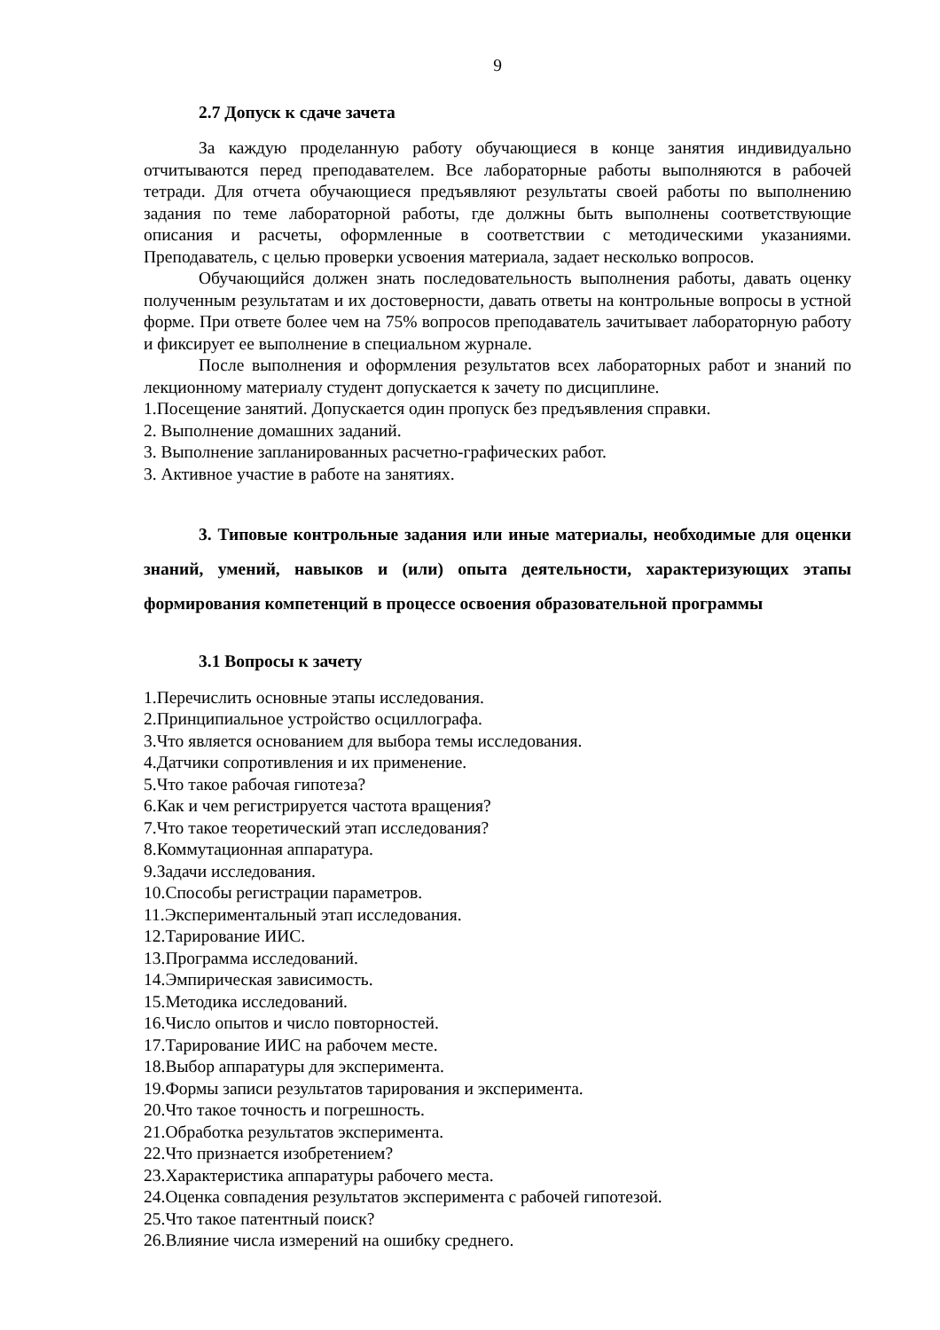9
2.7 Допуск к сдаче зачета
За каждую проделанную работу обучающиеся в конце занятия индивидуально отчитываются перед преподавателем. Все лабораторные работы выполняются в рабочей тетради. Для отчета обучающиеся предъявляют результаты своей работы по выполнению задания по теме лабораторной работы, где должны быть выполнены соответствующие описания и расчеты, оформленные в соответствии с методическими указаниями. Преподаватель, с целью проверки усвоения материала, задает несколько вопросов.
Обучающийся должен знать последовательность выполнения работы, давать оценку полученным результатам и их достоверности, давать ответы на контрольные вопросы в устной форме. При ответе более чем на 75% вопросов преподаватель зачитывает лабораторную работу и фиксирует ее выполнение в специальном журнале.
После выполнения и оформления результатов всех лабораторных работ и знаний по лекционному материалу студент допускается к зачету по дисциплине.
1.Посещение занятий. Допускается один пропуск без предъявления справки.
2. Выполнение домашних заданий.
3. Выполнение запланированных расчетно-графических работ.
3. Активное участие в работе на занятиях.
3. Типовые контрольные задания или иные материалы, необходимые для оценки знаний, умений, навыков и (или) опыта деятельности, характеризующих этапы формирования компетенций в процессе освоения образовательной программы
3.1 Вопросы к зачету
1.Перечислить основные этапы исследования.
2.Принципиальное устройство осциллографа.
3.Что является основанием для выбора темы исследования.
4.Датчики сопротивления и их применение.
5.Что такое рабочая гипотеза?
6.Как и чем регистрируется частота вращения?
7.Что такое теоретический этап исследования?
8.Коммутационная аппаратура.
9.Задачи исследования.
10.Способы регистрации параметров.
11.Экспериментальный этап исследования.
12.Тарирование ИИС.
13.Программа исследований.
14.Эмпирическая зависимость.
15.Методика исследований.
16.Число опытов и число повторностей.
17.Тарирование ИИС на рабочем месте.
18.Выбор аппаратуры для эксперимента.
19.Формы записи результатов тарирования и эксперимента.
20.Что такое точность и погрешность.
21.Обработка результатов эксперимента.
22.Что признается изобретением?
23.Характеристика аппаратуры рабочего места.
24.Оценка совпадения результатов эксперимента с рабочей гипотезой.
25.Что такое патентный поиск?
26.Влияние числа измерений на ошибку среднего.